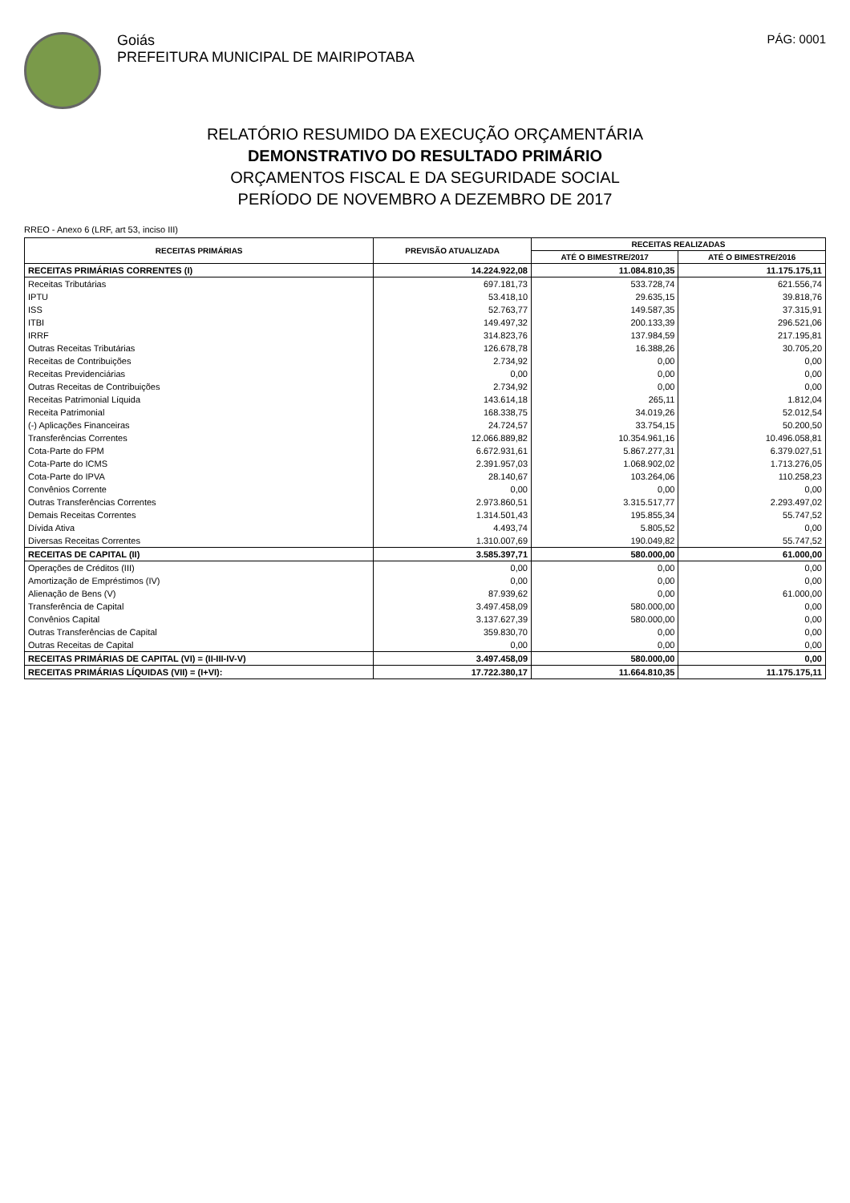Goiás
PREFEITURA MUNICIPAL DE MAIRIPOTABA
PÁG: 0001
RELATÓRIO RESUMIDO DA EXECUÇÃO ORÇAMENTÁRIA
DEMONSTRATIVO DO RESULTADO PRIMÁRIO
ORÇAMENTOS FISCAL E DA SEGURIDADE SOCIAL
PERÍODO DE NOVEMBRO A DEZEMBRO DE 2017
RREO - Anexo 6 (LRF, art 53, inciso III)
| RECEITAS PRIMÁRIAS | PREVISÃO ATUALIZADA | RECEITAS REALIZADAS | |
| --- | --- | --- | --- |
| | | ATÉ O BIMESTRE/2017 | ATÉ O BIMESTRE/2016 |
| RECEITAS PRIMÁRIAS CORRENTES (I) | 14.224.922,08 | 11.084.810,35 | 11.175.175,11 |
| Receitas Tributárias | 697.181,73 | 533.728,74 | 621.556,74 |
| IPTU | 53.418,10 | 29.635,15 | 39.818,76 |
| ISS | 52.763,77 | 149.587,35 | 37.315,91 |
| ITBI | 149.497,32 | 200.133,39 | 296.521,06 |
| IRRF | 314.823,76 | 137.984,59 | 217.195,81 |
| Outras Receitas Tributárias | 126.678,78 | 16.388,26 | 30.705,20 |
| Receitas de Contribuições | 2.734,92 | 0,00 | 0,00 |
| Receitas Previdenciárias | 0,00 | 0,00 | 0,00 |
| Outras Receitas de Contribuições | 2.734,92 | 0,00 | 0,00 |
| Receitas Patrimonial Líquida | 143.614,18 | 265,11 | 1.812,04 |
| Receita Patrimonial | 168.338,75 | 34.019,26 | 52.012,54 |
| (-) Aplicações Financeiras | 24.724,57 | 33.754,15 | 50.200,50 |
| Transferências Correntes | 12.066.889,82 | 10.354.961,16 | 10.496.058,81 |
| Cota-Parte do FPM | 6.672.931,61 | 5.867.277,31 | 6.379.027,51 |
| Cota-Parte do ICMS | 2.391.957,03 | 1.068.902,02 | 1.713.276,05 |
| Cota-Parte do IPVA | 28.140,67 | 103.264,06 | 110.258,23 |
| Convênios Corrente | 0,00 | 0,00 | 0,00 |
| Outras Transferências Correntes | 2.973.860,51 | 3.315.517,77 | 2.293.497,02 |
| Demais Receitas Correntes | 1.314.501,43 | 195.855,34 | 55.747,52 |
| Dívida Ativa | 4.493,74 | 5.805,52 | 0,00 |
| Diversas Receitas Correntes | 1.310.007,69 | 190.049,82 | 55.747,52 |
| RECEITAS DE CAPITAL (II) | 3.585.397,71 | 580.000,00 | 61.000,00 |
| Operações de Créditos (III) | 0,00 | 0,00 | 0,00 |
| Amortização de Empréstimos (IV) | 0,00 | 0,00 | 0,00 |
| Alienação de Bens (V) | 87.939,62 | 0,00 | 61.000,00 |
| Transferência de Capital | 3.497.458,09 | 580.000,00 | 0,00 |
| Convênios Capital | 3.137.627,39 | 580.000,00 | 0,00 |
| Outras Transferências de Capital | 359.830,70 | 0,00 | 0,00 |
| Outras Receitas de Capital | 0,00 | 0,00 | 0,00 |
| RECEITAS PRIMÁRIAS DE CAPITAL (VI) = (II-III-IV-V) | 3.497.458,09 | 580.000,00 | 0,00 |
| RECEITAS PRIMÁRIAS LÍQUIDAS (VII) = (I+VI): | 17.722.380,17 | 11.664.810,35 | 11.175.175,11 |